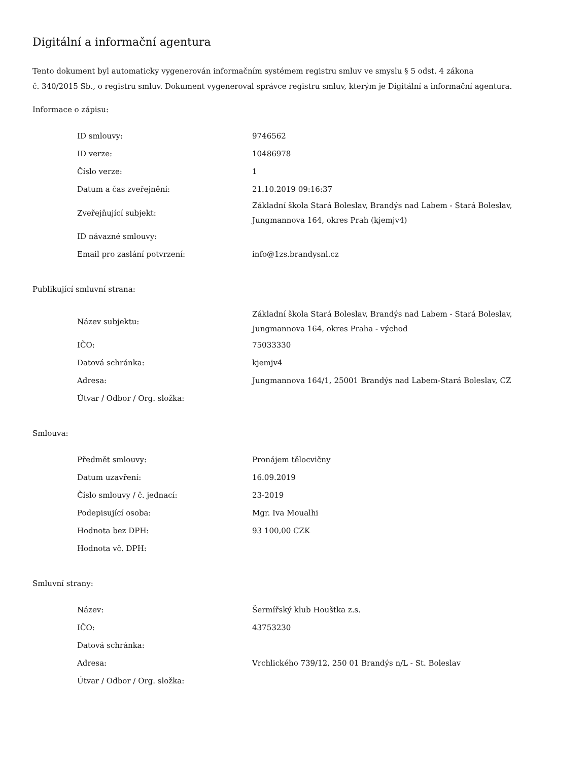Digitální a informační agentura
Tento dokument byl automaticky vygenerován informačním systémem registru smluv ve smyslu § 5 odst. 4 zákona
č. 340/2015 Sb., o registru smluv. Dokument vygeneroval správce registru smluv, kterým je Digitální a informační agentura.
Informace o zápisu:
| ID smlouvy: | 9746562 |
| ID verze: | 10486978 |
| Číslo verze: | 1 |
| Datum a čas zveřejnění: | 21.10.2019 09:16:37 |
| Zveřejňující subjekt: | Základní škola Stará Boleslav, Brandýs nad Labem - Stará Boleslav, Jungmannova 164, okres Prah (kjemjv4) |
| ID návazné smlouvy: | |
| Email pro zaslání potvrzení: | info@1zs.brandysnl.cz |
Publikující smluvní strana:
| Název subjektu: | Základní škola Stará Boleslav, Brandýs nad Labem - Stará Boleslav, Jungmannova 164, okres Praha - východ |
| IČO: | 75033330 |
| Datová schránka: | kjemjv4 |
| Adresa: | Jungmannova 164/1, 25001 Brandýs nad Labem-Stará Boleslav, CZ |
| Útvar / Odbor / Org. složka: | |
Smlouva:
| Předmět smlouvy: | Pronájem tělocvičny |
| Datum uzavření: | 16.09.2019 |
| Číslo smlouvy / č. jednací: | 23-2019 |
| Podepisující osoba: | Mgr. Iva Moualhi |
| Hodnota bez DPH: | 93 100,00 CZK |
| Hodnota vč. DPH: | |
Smluvní strany:
| Název: | Šermířský klub Houštka z.s. |
| IČO: | 43753230 |
| Datová schránka: | |
| Adresa: | Vrchlického 739/12, 250 01 Brandýs n/L - St. Boleslav |
| Útvar / Odbor / Org. složka: | |